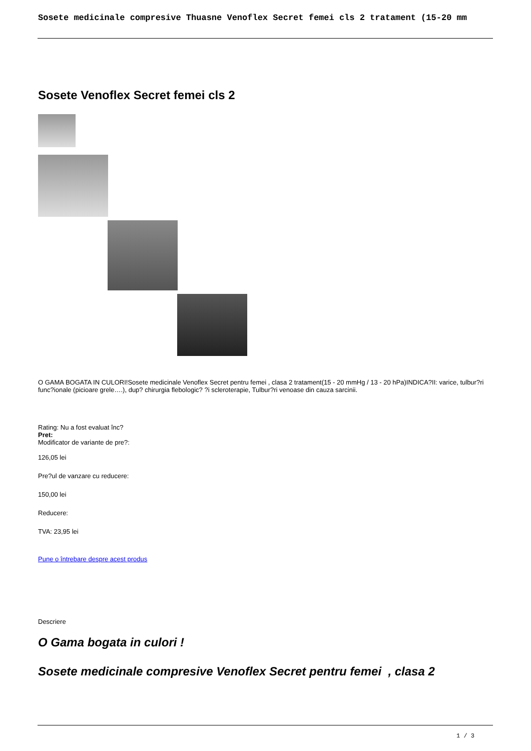Sosete medicinale compresive Thuasne Venoflex Secret femei cls 2 tratament (15-20 mm
Sosete Venoflex Secret femei cls 2
O GAMA BOGATA IN CULORI!Sosete medicinale Venoflex Secret pentru femei , clasa 2 tratament(15 - 20 mmHg / 13 - 20 hPa)INDICA?II: varice, tulbur?ri func?ionale (picioare grele….), dup? chirurgia flebologic? ?i scleroterapie, Tulbur?ri venoase din cauza sarcinii.
Rating: Nu a fost evaluat înc?
Pret:
Modificator de variante de pre?:
126,05 lei
Pre?ul de vanzare cu reducere:
150,00 lei
Reducere:
TVA: 23,95 lei
Pune o întrebare despre acest produs
Descriere
O Gama bogata in culori !
Sosete medicinale compresive Venoflex Secret pentru femei , clasa 2
1 / 3